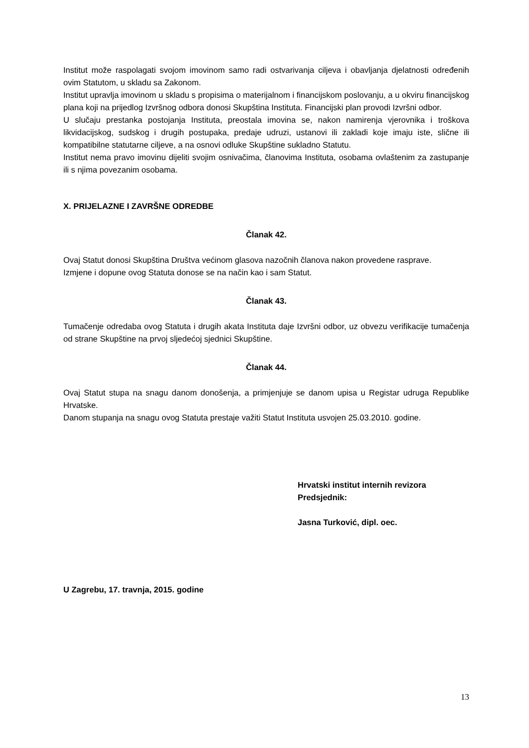Institut može raspolagati svojom imovinom samo radi ostvarivanja ciljeva i obavljanja djelatnosti određenih ovim Statutom, u skladu sa Zakonom.
Institut upravlja imovinom u skladu s propisima o materijalnom i financijskom poslovanju, a u okviru financijskog plana koji na prijedlog Izvršnog odbora donosi Skupština Instituta. Financijski plan provodi Izvršni odbor.
U slučaju prestanka postojanja Instituta, preostala imovina se, nakon namirenja vjerovnika i troškova likvidacijskog, sudskog i drugih postupaka, predaje udruzi, ustanovi ili zakladi koje imaju iste, slične ili kompatibilne statutarne ciljeve, a na osnovi odluke Skupštine sukladno Statutu.
Institut nema pravo imovinu dijeliti svojim osnivačima, članovima Instituta, osobama ovlaštenim za zastupanje ili s njima povezanim osobama.
X. PRIJELAZNE I ZAVRŠNE ODREDBE
Članak 42.
Ovaj Statut donosi Skupština Društva većinom glasova nazočnih članova nakon provedene rasprave.
Izmjene i dopune ovog Statuta donose se na način kao i sam Statut.
Članak 43.
Tumačenje odredaba ovog Statuta i drugih akata Instituta daje Izvršni odbor, uz obvezu verifikacije tumačenja od strane Skupštine na prvoj sljedećoj sjednici Skupštine.
Članak 44.
Ovaj Statut stupa na snagu danom donošenja, a primjenjuje se danom upisa u Registar udruga Republike Hrvatske.
Danom stupanja na snagu ovog Statuta prestaje važiti Statut Instituta usvojen 25.03.2010. godine.
Hrvatski institut internih revizora
Predsjednik:
Jasna Turković, dipl. oec.
U Zagrebu, 17. travnja, 2015. godine
13